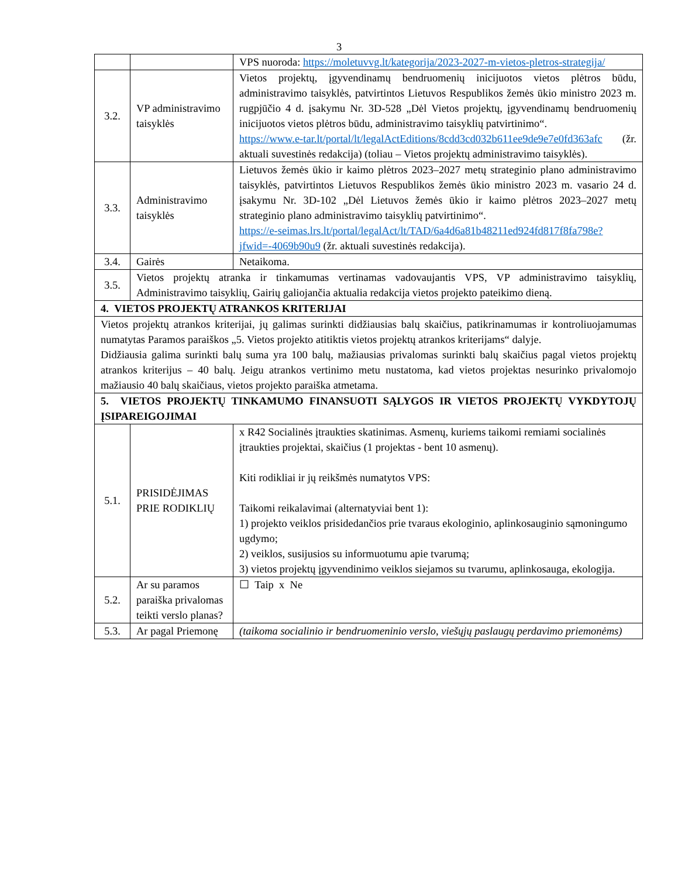3
| | | VPS nuoroda: https://moletuvvg.lt/kategorija/2023-2027-m-vietos-pletros-strategija/ |
| 3.2. | VP administravimo taisyklės | Vietos projektų, įgyvendinamų bendruomenių inicijuotos vietos plėtros būdu, administravimo taisyklės, patvirtintos Lietuvos Respublikos žemės ūkio ministro 2023 m. rugpjūčio 4 d. įsakymu Nr. 3D-528 „Dėl Vietos projektų, įgyvendinamų bendruomenių inicijuotos vietos plėtros būdu, administravimo taisyklių patvirtinimo“. https://www.e-tar.lt/portal/lt/legalActEditions/8cdd3cd032b611ee9de9e7e0fd363afc (žr. aktuali suvestinės redakcija) (toliau – Vietos projektų administravimo taisyklės). |
| 3.3. | Administravimo taisyklės | Lietuvos žemės ūkio ir kaimo plėtros 2023–2027 metų strateginio plano administravimo taisyklės, patvirtintos Lietuvos Respublikos žemės ūkio ministro 2023 m. vasario 24 d. įsakymu Nr. 3D-102 „Dėl Lietuvos žemės ūkio ir kaimo plėtros 2023–2027 metų strateginio plano administravimo taisyklių patvirtinimo“. https://e-seimas.lrs.lt/portal/legalAct/lt/TAD/6a4d6a81b48211ed924fd817f8fa798e?jfwid=-4069b90u9 (žr. aktuali suvestinės redakcija). |
| 3.4. | Gairės | Netaikoma. |
| 3.5. | Vietos projektų atranka ir tinkamumas vertinamas vadovaujantis VPS, VP administravimo taisyklių, Administravimo taisyklių, Gairių galiojančia aktualia redakcija vietos projekto pateikimo dieną. | |
| 4. VIETOS PROJEKTŲ ATRANKOS KRITERIJAI | | |
| Vietos projektų atrankos kriterijai, jų galimas surinkti didžiausias balų skaičius, patikrinamumas ir kontroliuojamumas numatytas Paramos paraiškos „5. Vietos projekto atitiktis vietos projektų atrankos kriterijams“ dalyje. Didžiausia galima surinkti balų suma yra 100 balų, mažiausias privalomas surinkti balų skaičius pagal vietos projektų atrankos kriterijus – 40 balų. Jeigu atrankos vertinimo metu nustatoma, kad vietos projektas nesurinko privalomojo mažiausio 40 balų skaičiaus, vietos projekto paraiška atmetama. | | |
| 5. VIETOS PROJEKTŲ TINKAMUMO FINANSUOTI SĄLYGOS IR VIETOS PROJEKTŲ VYKDYTOJŲ ĮSIPAREIGOJIMAI | | |
| 5.1. | PRISIDĖJIMAS PRIE RODIKLIŲ | x R42 Socialinės įtraukties skatinimas. Asmenų, kuriems taikomi remiami socialinės įtraukties projektai, skaičius (1 projektas - bent 10 asmenų). Kiti rodikliai ir jų reikšmės numatytos VPS: Taikomi reikalavimai (alternatyviai bent 1): 1) projekto veiklos prisidedančios prie tvaraus ekologinio, aplinkosauginio sąmoningumo ugdymo; 2) veiklos, susijusios su informuotumu apie tvarumą; 3) vietos projektų įgyvendinimo veiklos siejamos su tvarumu, aplinkosauga, ekologija. |
| 5.2. | Ar su paramos paraiška privalomas teikti verslo planas? | ☐ Taip x Ne |
| 5.3. | Ar pagal Priemonę | (taikoma socialinio ir bendruomeninio verslo, viešųjų paslaugų perdavimo priemonėms) |